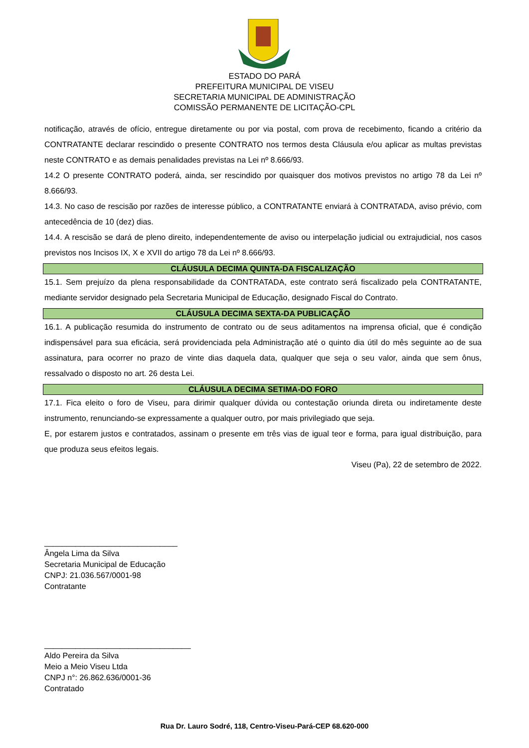ESTADO DO PARÁ
PREFEITURA MUNICIPAL DE VISEU
SECRETARIA MUNICIPAL DE ADMINISTRAÇÃO
COMISSÃO PERMANENTE DE LICITAÇÃO-CPL
notificação, através de ofício, entregue diretamente ou por via postal, com prova de recebimento, ficando a critério da CONTRATANTE declarar rescindido o presente CONTRATO nos termos desta Cláusula e/ou aplicar as multas previstas neste CONTRATO e as demais penalidades previstas na Lei nº 8.666/93.
14.2 O presente CONTRATO poderá, ainda, ser rescindido por quaisquer dos motivos previstos no artigo 78 da Lei nº 8.666/93.
14.3. No caso de rescisão por razões de interesse público, a CONTRATANTE enviará à CONTRATADA, aviso prévio, com antecedência de 10 (dez) dias.
14.4. A rescisão se dará de pleno direito, independentemente de aviso ou interpelação judicial ou extrajudicial, nos casos previstos nos Incisos IX, X e XVII do artigo 78 da Lei nº 8.666/93.
CLÁUSULA DECIMA QUINTA-DA FISCALIZAÇÃO
15.1. Sem prejuízo da plena responsabilidade da CONTRATADA, este contrato será fiscalizado pela CONTRATANTE, mediante servidor designado pela Secretaria Municipal de Educação, designado Fiscal do Contrato.
CLÁUSULA DECIMA SEXTA-DA PUBLICAÇÃO
16.1. A publicação resumida do instrumento de contrato ou de seus aditamentos na imprensa oficial, que é condição indispensável para sua eficácia, será providenciada pela Administração até o quinto dia útil do mês seguinte ao de sua assinatura, para ocorrer no prazo de vinte dias daquela data, qualquer que seja o seu valor, ainda que sem ônus, ressalvado o disposto no art. 26 desta Lei.
CLÁUSULA DECIMA SETIMA-DO FORO
17.1. Fica eleito o foro de Viseu, para dirimir qualquer dúvida ou contestação oriunda direta ou indiretamente deste instrumento, renunciando-se expressamente a qualquer outro, por mais privilegiado que seja.
E, por estarem justos e contratados, assinam o presente em três vias de igual teor e forma, para igual distribuição, para que produza seus efeitos legais.
Viseu (Pa), 22 de setembro de 2022.
______________________________
Ângela Lima da Silva
Secretaria Municipal de Educação
CNPJ: 21.036.567/0001-98
Contratante
_________________________________
Aldo Pereira da Silva
Meio a Meio Viseu Ltda
CNPJ n°: 26.862.636/0001-36
Contratado
Rua Dr. Lauro Sodré, 118, Centro-Viseu-Pará-CEP 68.620-000